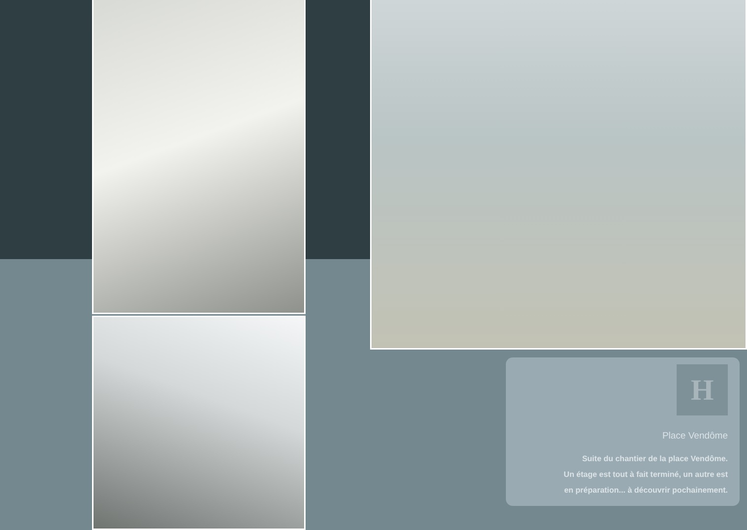H
Place Vendôme
Suite du chantier de la place Vendôme.
Un étage est tout à fait terminé, un autre est
en préparation... à découvrir pochainement.